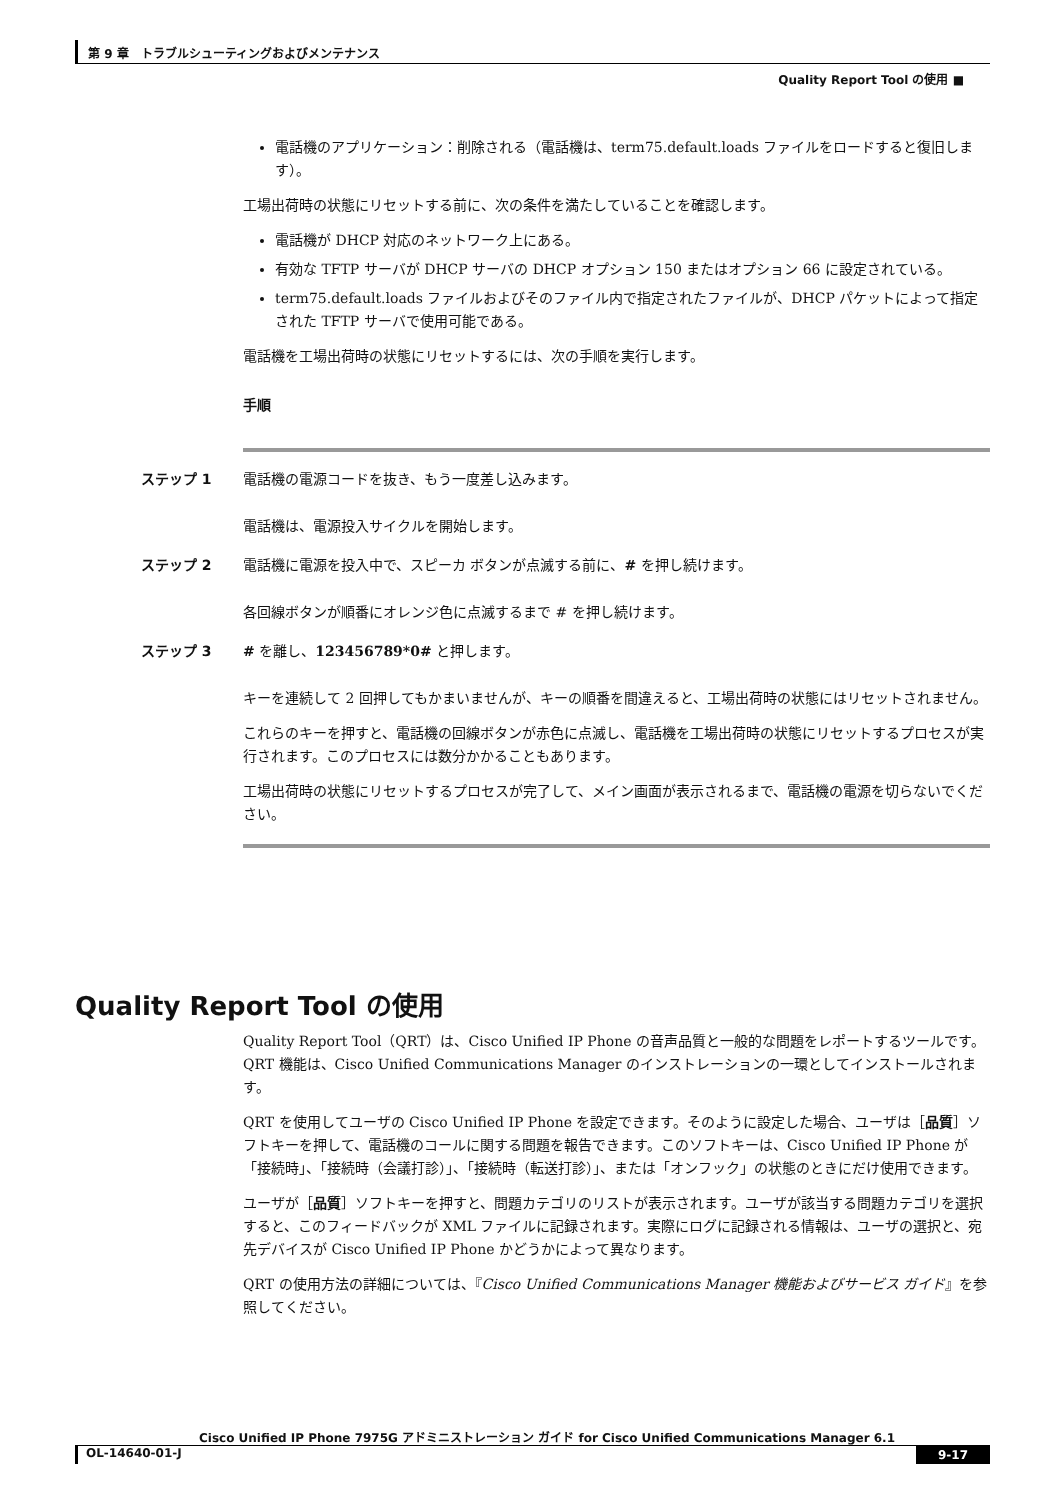第 9 章　トラブルシューティングおよびメンテナンス
Quality Report Tool の使用 ■
電話機のアプリケーション：削除される（電話機は、term75.default.loads ファイルをロードすると復旧します）。
工場出荷時の状態にリセットする前に、次の条件を満たしていることを確認します。
電話機が DHCP 対応のネットワーク上にある。
有効な TFTP サーバが DHCP サーバの DHCP オプション 150 またはオプション 66 に設定されている。
term75.default.loads ファイルおよびそのファイル内で指定されたファイルが、DHCP パケットによって指定された TFTP サーバで使用可能である。
電話機を工場出荷時の状態にリセットするには、次の手順を実行します。
手順
ステップ 1 電話機の電源コードを抜き、もう一度差し込みます。
電話機は、電源投入サイクルを開始します。
ステップ 2 電話機に電源を投入中で、スピーカ ボタンが点滅する前に、# を押し続けます。
各回線ボタンが順番にオレンジ色に点滅するまで # を押し続けます。
ステップ 3 # を離し、123456789*0# と押します。
キーを連続して 2 回押してもかまいませんが、キーの順番を間違えると、工場出荷時の状態にはリセットされません。
これらのキーを押すと、電話機の回線ボタンが赤色に点滅し、電話機を工場出荷時の状態にリセットするプロセスが実行されます。このプロセスには数分かかることもあります。
工場出荷時の状態にリセットするプロセスが完了して、メイン画面が表示されるまで、電話機の電源を切らないでください。
Quality Report Tool の使用
Quality Report Tool（QRT）は、Cisco Unified IP Phone の音声品質と一般的な問題をレポートするツールです。QRT 機能は、Cisco Unified Communications Manager のインストレーションの一環としてインストールされます。
QRT を使用してユーザの Cisco Unified IP Phone を設定できます。そのように設定した場合、ユーザは［品質］ソフトキーを押して、電話機のコールに関する問題を報告できます。このソフトキーは、Cisco Unified IP Phone が「接続時」、「接続時（会議打診）」、「接続時（転送打診）」、または「オンフック」の状態のときにだけ使用できます。
ユーザが［品質］ソフトキーを押すと、問題カテゴリのリストが表示されます。ユーザが該当する問題カテゴリを選択すると、このフィードバックが XML ファイルに記録されます。実際にログに記録される情報は、ユーザの選択と、宛先デバイスが Cisco Unified IP Phone かどうかによって異なります。
QRT の使用方法の詳細については、『Cisco Unified Communications Manager 機能およびサービス ガイド』を参照してください。
Cisco Unified IP Phone 7975G アドミニストレーション ガイド for Cisco Unified Communications Manager 6.1
OL-14640-01-J 9-17